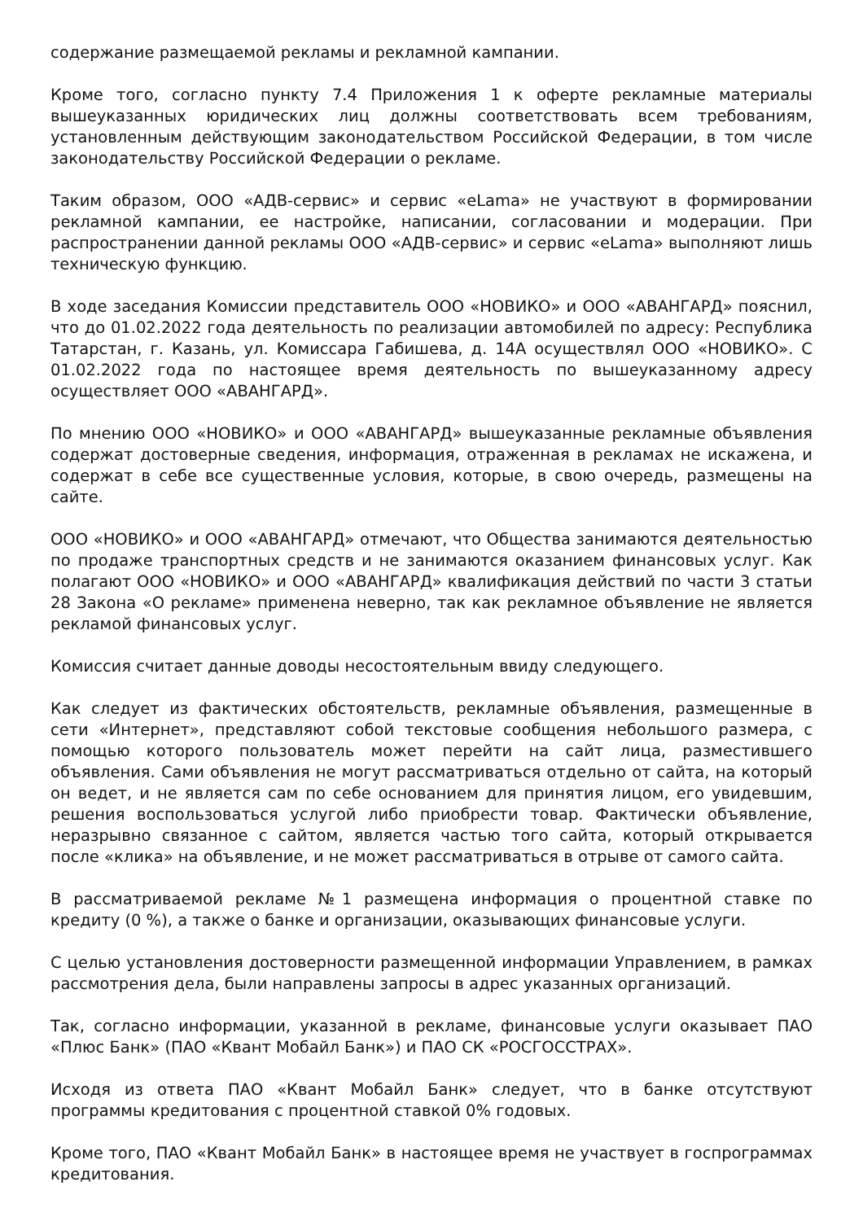содержание размещаемой рекламы и рекламной кампании.
Кроме того, согласно пункту 7.4 Приложения 1 к оферте рекламные материалы вышеуказанных юридических лиц должны соответствовать всем требованиям, установленным действующим законодательством Российской Федерации, в том числе законодательству Российской Федерации о рекламе.
Таким образом, ООО «АДВ-сервис» и сервис «eLama» не участвуют в формировании рекламной кампании, ее настройке, написании, согласовании и модерации. При распространении данной рекламы ООО «АДВ-сервис» и сервис «eLama» выполняют лишь техническую функцию.
В ходе заседания Комиссии представитель ООО «НОВИКО» и ООО «АВАНГАРД» пояснил, что до 01.02.2022 года деятельность по реализации автомобилей по адресу: Республика Татарстан, г. Казань, ул. Комиссара Габишева, д. 14А осуществлял ООО «НОВИКО». С 01.02.2022 года по настоящее время деятельность по вышеуказанному адресу осуществляет ООО «АВАНГАРД».
По мнению ООО «НОВИКО» и ООО «АВАНГАРД» вышеуказанные рекламные объявления содержат достоверные сведения, информация, отраженная в рекламах не искажена, и содержат в себе все существенные условия, которые, в свою очередь, размещены на сайте.
ООО «НОВИКО» и ООО «АВАНГАРД» отмечают, что Общества занимаются деятельностью по продаже транспортных средств и не занимаются оказанием финансовых услуг. Как полагают ООО «НОВИКО» и ООО «АВАНГАРД» квалификация действий по части 3 статьи 28 Закона «О рекламе» применена неверно, так как рекламное объявление не является рекламой финансовых услуг.
Комиссия считает данные доводы несостоятельным ввиду следующего.
Как следует из фактических обстоятельств, рекламные объявления, размещенные в сети «Интернет», представляют собой текстовые сообщения небольшого размера, с помощью которого пользователь может перейти на сайт лица, разместившего объявления. Сами объявления не могут рассматриваться отдельно от сайта, на который он ведет, и не является сам по себе основанием для принятия лицом, его увидевшим, решения воспользоваться услугой либо приобрести товар. Фактически объявление, неразрывно связанное с сайтом, является частью того сайта, который открывается после «клика» на объявление, и не может рассматриваться в отрыве от самого сайта.
В рассматриваемой рекламе №1 размещена информация о процентной ставке по кредиту (0 %), а также о банке и организации, оказывающих финансовые услуги.
С целью установления достоверности размещенной информации Управлением, в рамках рассмотрения дела, были направлены запросы в адрес указанных организаций.
Так, согласно информации, указанной в рекламе, финансовые услуги оказывает ПАО «Плюс Банк» (ПАО «Квант Мобайл Банк») и ПАО СК «РОСГОССТРАХ».
Исходя из ответа ПАО «Квант Мобайл Банк» следует, что в банке отсутствуют программы кредитования с процентной ставкой 0% годовых.
Кроме того, ПАО «Квант Мобайл Банк» в настоящее время не участвует в госпрограммах кредитования.